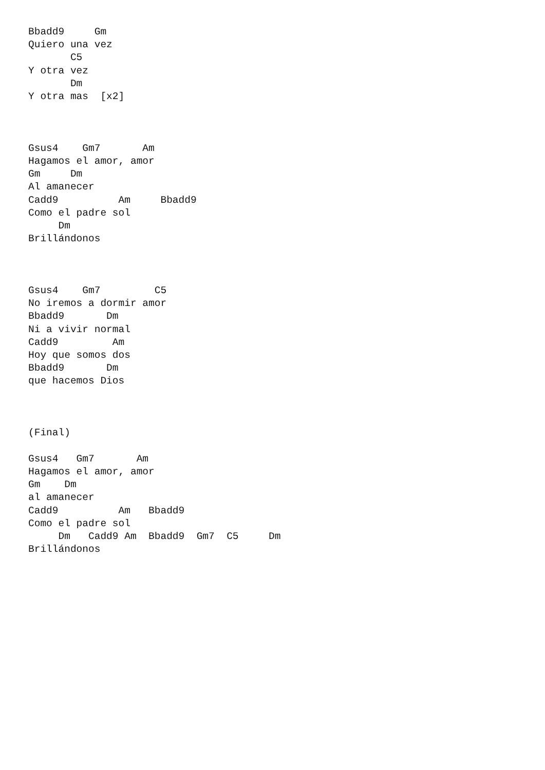Bbadd9     Gm
Quiero una vez
       C5
Y otra vez
       Dm
Y otra mas  [x2]



Gsus4    Gm7       Am
Hagamos el amor, amor
Gm     Dm
Al amanecer
Cadd9          Am     Bbadd9
Como el padre sol
     Dm
Brillándonos



Gsus4    Gm7         C5
No iremos a dormir amor
Bbadd9       Dm
Ni a vivir normal
Cadd9         Am
Hoy que somos dos
Bbadd9       Dm
que hacemos Dios



(Final)

Gsus4   Gm7       Am
Hagamos el amor, amor
Gm    Dm
al amanecer
Cadd9          Am   Bbadd9
Como el padre sol
     Dm   Cadd9 Am  Bbadd9  Gm7  C5     Dm
Brillándonos